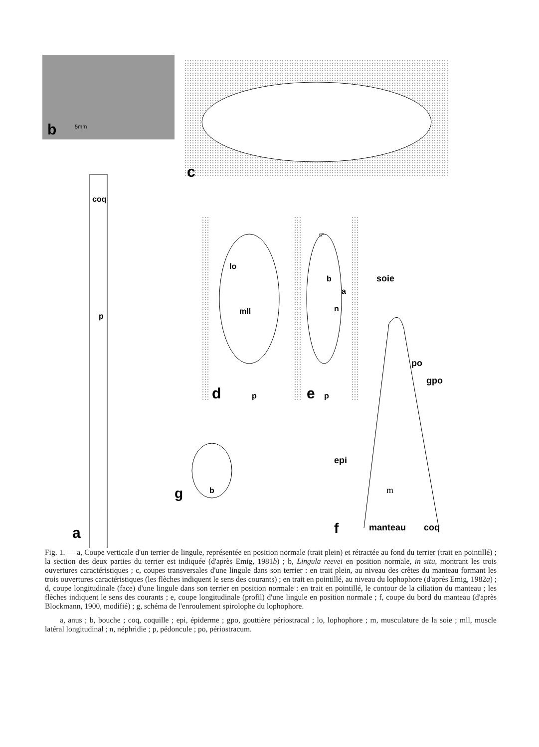b
5mm
c
coq
p
a
lo
mll
d
p
6°
b
a
n
e
p
soie
po
gpo
epi
m
f
manteau
coq
g
b
Fig. 1. — a, Coupe verticale d'un terrier de lingule, représentée en position normale (trait plein) et rétractée au fond du terrier (trait en pointillé) ; la section des deux parties du terrier est indiquée (d'après Emig, 1981b) ; b, Lingula reevei en position normale, in situ, montrant les trois ouvertures caractéristiques ; c, coupes transversales d'une lingule dans son terrier : en trait plein, au niveau des crêtes du manteau formant les trois ouvertures caractéristiques (les flèches indiquent le sens des courants) ; en trait en pointillé, au niveau du lophophore (d'après Emig, 1982a) ; d, coupe longitudinale (face) d'une lingule dans son terrier en position normale : en trait en pointillé, le contour de la ciliation du manteau ; les flèches indiquent le sens des courants ; e, coupe longitudinale (profil) d'une lingule en position normale ; f, coupe du bord du manteau (d'après Blockmann, 1900, modifié) ; g, schéma de l'enroulement spirolophe du lophophore.
a, anus ; b, bouche ; coq, coquille ; epi, épiderme ; gpo, gouttière périostracal ; lo, lophophore ; m, musculature de la soie ; mll, muscle latéral longitudinal ; n, néphridie ; p, pédoncule ; po, périostracum.